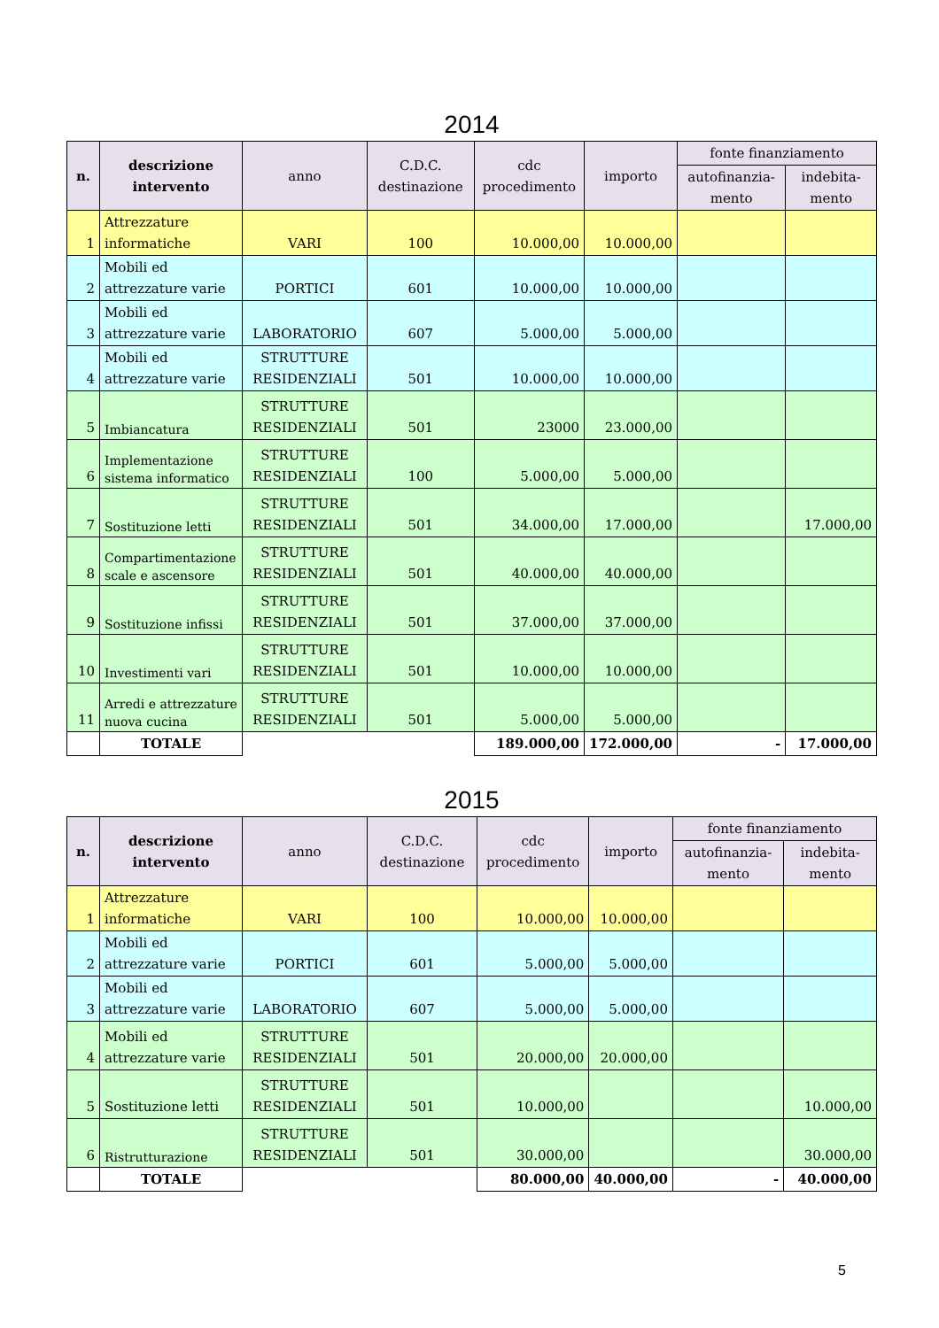2014
| n. | descrizione intervento | anno | C.D.C. destinazione | cdc procedimento | importo | fonte finanziamento | |
| --- | --- | --- | --- | --- | --- | --- | --- |
| | | | | | | autofinanzia-mento | indebita-mento |
| 1 | Attrezzature informatiche | VARI | 100 | 10.000,00 | 10.000,00 | | |
| 2 | Mobili ed attrezzature varie | PORTICI | 601 | 10.000,00 | 10.000,00 | | |
| 3 | Mobili ed attrezzature varie | LABORATORIO | 607 | 5.000,00 | 5.000,00 | | |
| 4 | Mobili ed attrezzature varie | STRUTTURE RESIDENZIALI | 501 | 10.000,00 | 10.000,00 | | |
| 5 | Imbiancatura | STRUTTURE RESIDENZIALI | 501 | 23000 | 23.000,00 | | |
| 6 | Implementazione sistema informatico | STRUTTURE RESIDENZIALI | 100 | 5.000,00 | 5.000,00 | | |
| 7 | Sostituzione letti | STRUTTURE RESIDENZIALI | 501 | 34.000,00 | 17.000,00 | | 17.000,00 |
| 8 | Compartimentazione scale e ascensore | STRUTTURE RESIDENZIALI | 501 | 40.000,00 | 40.000,00 | | |
| 9 | Sostituzione infissi | STRUTTURE RESIDENZIALI | 501 | 37.000,00 | 37.000,00 | | |
| 10 | Investimenti vari | STRUTTURE RESIDENZIALI | 501 | 10.000,00 | 10.000,00 | | |
| 11 | Arredi e attrezzature nuova cucina | STRUTTURE RESIDENZIALI | 501 | 5.000,00 | 5.000,00 | | |
| | TOTALE | | | 189.000,00 | 172.000,00 | - | 17.000,00 |
2015
| n. | descrizione intervento | anno | C.D.C. destinazione | cdc procedimento | importo | fonte finanziamento | |
| --- | --- | --- | --- | --- | --- | --- | --- |
| | | | | | | autofinanzia-mento | indebita-mento |
| 1 | Attrezzature informatiche | VARI | 100 | 10.000,00 | 10.000,00 | | |
| 2 | Mobili ed attrezzature varie | PORTICI | 601 | 5.000,00 | 5.000,00 | | |
| 3 | Mobili ed attrezzature varie | LABORATORIO | 607 | 5.000,00 | 5.000,00 | | |
| 4 | Mobili ed attrezzature varie | STRUTTURE RESIDENZIALI | 501 | 20.000,00 | 20.000,00 | | |
| 5 | Sostituzione letti | STRUTTURE RESIDENZIALI | 501 | 10.000,00 | | | 10.000,00 |
| 6 | Ristrutturazione | STRUTTURE RESIDENZIALI | 501 | 30.000,00 | | | 30.000,00 |
| | TOTALE | | | 80.000,00 | 40.000,00 | - | 40.000,00 |
5